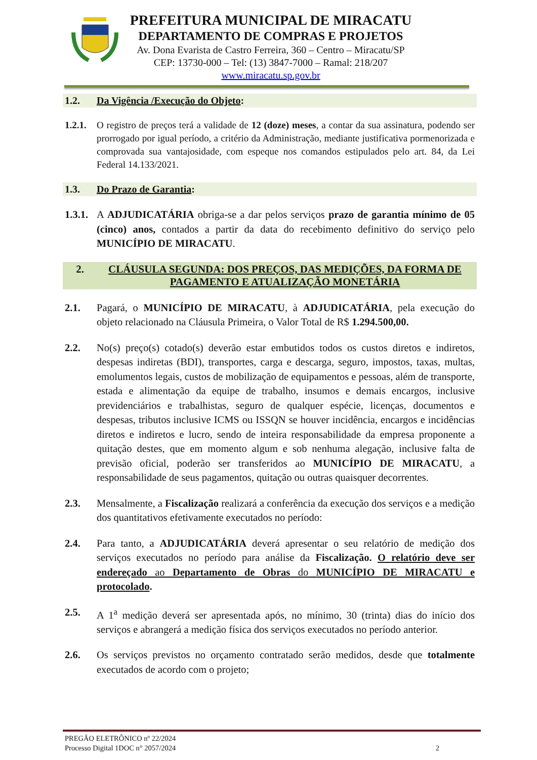PREFEITURA MUNICIPAL DE MIRACATU
DEPARTAMENTO DE COMPRAS E PROJETOS
Av. Dona Evarista de Castro Ferreira, 360 – Centro – Miracatu/SP
CEP: 13730-000 – Tel: (13) 3847-7000 – Ramal: 218/207
www.miracatu.sp.gov.br
1.2. Da Vigência /Execução do Objeto:
1.2.1.
O registro de preços terá a validade de 12 (doze) meses, a contar da sua assinatura, podendo ser prorrogado por igual período, a critério da Administração, mediante justificativa pormenorizada e comprovada sua vantajosidade, com espeque nos comandos estipulados pelo art. 84, da Lei Federal 14.133/2021.
1.3. Do Prazo de Garantia:
1.3.1.
A ADJUDICATÁRIA obriga-se a dar pelos serviços prazo de garantia mínimo de 05 (cinco) anos, contados a partir da data do recebimento definitivo do serviço pelo MUNICÍPIO DE MIRACATU.
2. CLÁUSULA SEGUNDA: DOS PREÇOS, DAS MEDIÇÕES, DA FORMA DE PAGAMENTO E ATUALIZAÇÃO MONETÁRIA
2.1. Pagará, o MUNICÍPIO DE MIRACATU, à ADJUDICATÁRIA, pela execução do objeto relacionado na Cláusula Primeira, o Valor Total de R$ 1.294.500,00.
2.2. No(s) preço(s) cotado(s) deverão estar embutidos todos os custos diretos e indiretos, despesas indiretas (BDI), transportes, carga e descarga, seguro, impostos, taxas, multas, emolumentos legais, custos de mobilização de equipamentos e pessoas, além de transporte, estada e alimentação da equipe de trabalho, insumos e demais encargos, inclusive previdenciários e trabalhistas, seguro de qualquer espécie, licenças, documentos e despesas, tributos inclusive ICMS ou ISSQN se houver incidência, encargos e incidências diretos e indiretos e lucro, sendo de inteira responsabilidade da empresa proponente a quitação destes, que em momento algum e sob nenhuma alegação, inclusive falta de previsão oficial, poderão ser transferidos ao MUNICÍPIO DE MIRACATU, a responsabilidade de seus pagamentos, quitação ou outras quaisquer decorrentes.
2.3. Mensalmente, a Fiscalização realizará a conferência da execução dos serviços e a medição dos quantitativos efetivamente executados no período:
2.4. Para tanto, a ADJUDICATÁRIA deverá apresentar o seu relatório de medição dos serviços executados no período para análise da Fiscalização. O relatório deve ser endereçado ao Departamento de Obras do MUNICÍPIO DE MIRACATU e protocolado.
2.5. A 1<sup>a</sup> medição deverá ser apresentada após, no mínimo, 30 (trinta) dias do início dos serviços e abrangerá a medição física dos serviços executados no período anterior.
2.6. Os serviços previstos no orçamento contratado serão medidos, desde que totalmente executados de acordo com o projeto;
PREGÃO ELETRÔNICO nº 22/2024
Processo Digital 1DOC n° 2057/2024 2